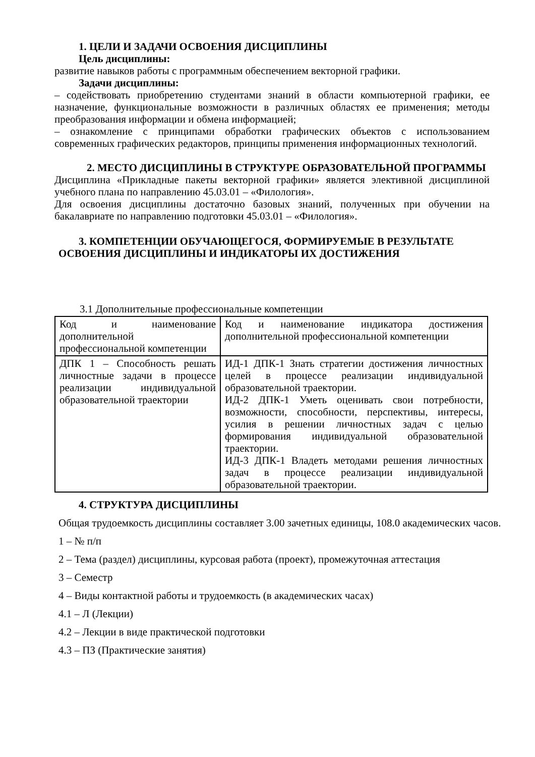1. ЦЕЛИ И ЗАДАЧИ ОСВОЕНИЯ ДИСЦИПЛИНЫ
Цель дисциплины:
развитие навыков работы с программным обеспечением векторной графики.
Задачи дисциплины:
– содействовать приобретению студентами знаний в области компьютерной графики, ее назначение, функциональные возможности в различных областях ее применения; методы преобразования информации и обмена информацией;
– ознакомление с принципами обработки графических объектов с использованием современных графических редакторов, принципы применения информационных технологий.
2. МЕСТО ДИСЦИПЛИНЫ В СТРУКТУРЕ ОБРАЗОВАТЕЛЬНОЙ ПРОГРАММЫ
Дисциплина «Прикладные пакеты векторной графики» является элективной дисциплиной учебного плана по направлению 45.03.01 – «Филология».
Для освоения дисциплины достаточно базовых знаний, полученных при обучении на бакалавриате по направлению подготовки 45.03.01 – «Филология».
3. КОМПЕТЕНЦИИ ОБУЧАЮЩЕГОСЯ, ФОРМИРУЕМЫЕ В РЕЗУЛЬТАТЕ ОСВОЕНИЯ ДИСЦИПЛИНЫ И ИНДИКАТОРЫ ИХ ДОСТИЖЕНИЯ
3.1 Дополнительные профессиональные компетенции
| Код и наименование дополнительной профессиональной компетенции | Код и наименование индикатора достижения дополнительной профессиональной компетенции |
| ДПК 1 – Способность решать личностные задачи в процессе реализации индивидуальной образовательной траектории | ИД-1 ДПК-1 Знать стратегии достижения личностных целей в процессе реализации индивидуальной образовательной траектории. ИД-2 ДПК-1 Уметь оценивать свои потребности, возможности, способности, перспективы, интересы, усилия в решении личностных задач с целью формирования индивидуальной образовательной траектории. ИД-3 ДПК-1 Владеть методами решения личностных задач в процессе реализации индивидуальной образовательной траектории. |
4. СТРУКТУРА ДИСЦИПЛИНЫ
Общая трудоемкость дисциплины составляет 3.00 зачетных единицы, 108.0 академических часов.
1 – № п/п
2 – Тема (раздел) дисциплины, курсовая работа (проект), промежуточная аттестация
3 – Семестр
4 – Виды контактной работы и трудоемкость (в академических часах)
4.1 – Л (Лекции)
4.2 – Лекции в виде практической подготовки
4.3 – ПЗ (Практические занятия)